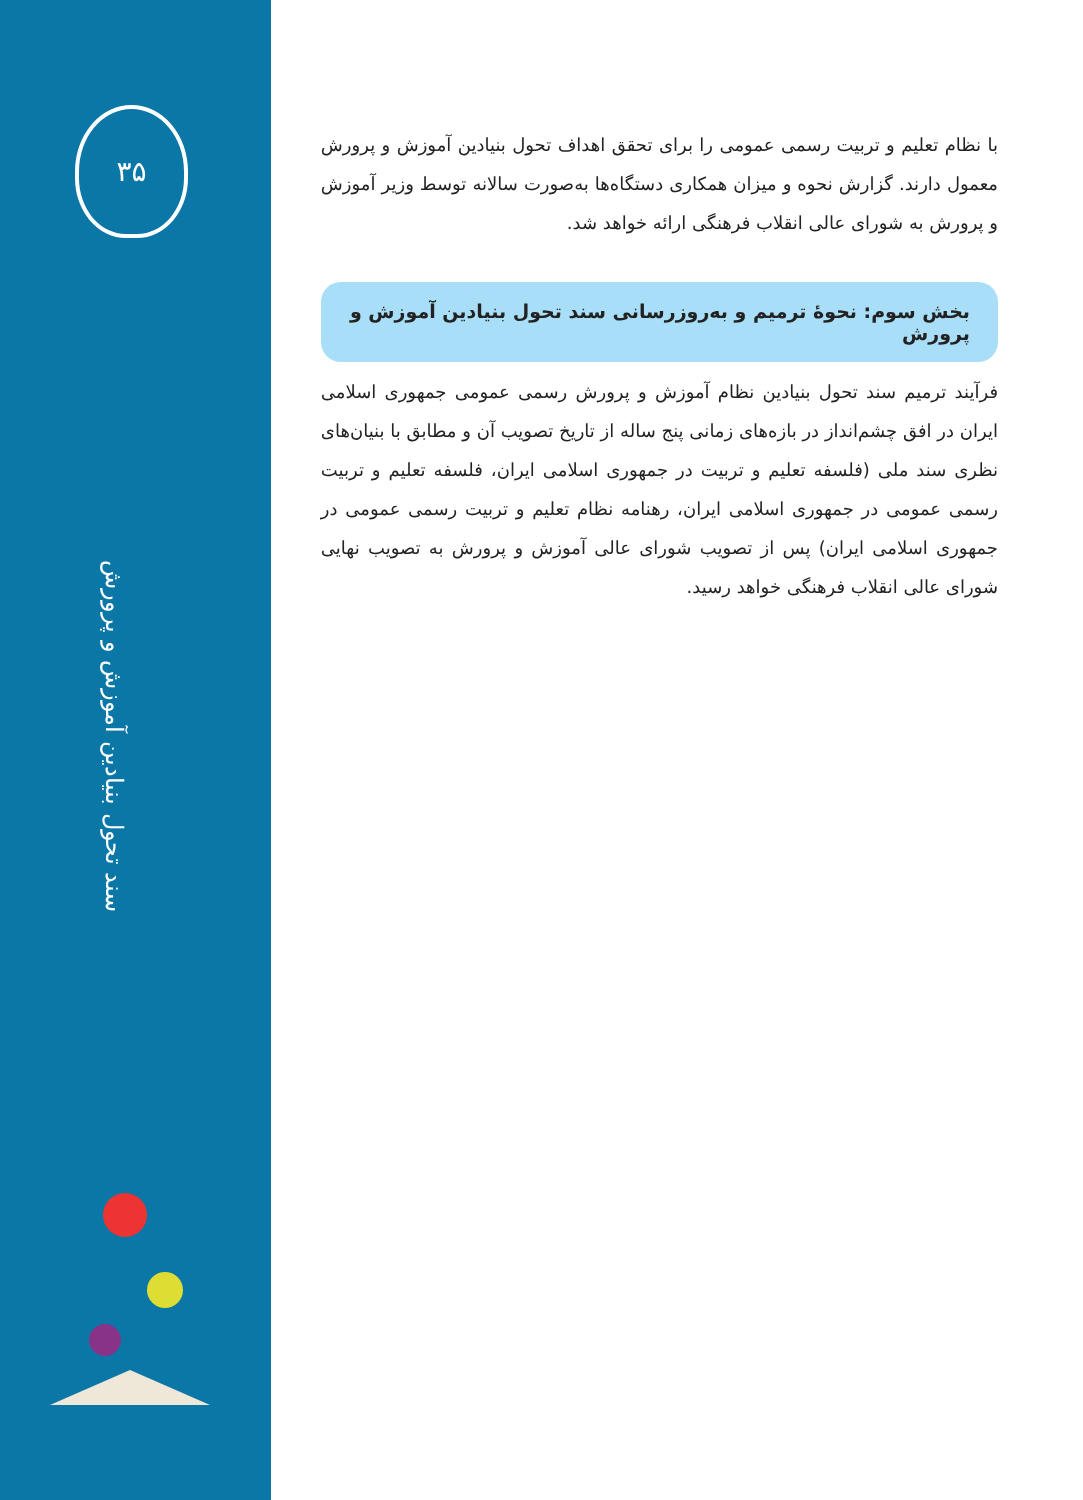۳۵
سند تحول بنیادین آموزش و پرورش
با نظام تعلیم و تربیت رسمی عمومی را برای تحقق اهداف تحول بنیادین آموزش و پرورش معمول دارند. گزارش نحوه و میزان همکاری دستگاه‌ها به‌صورت سالانه توسط وزیر آموزش و پرورش به شورای عالی انقلاب فرهنگی ارائه خواهد شد.
بخش سوم: نحوۀ ترمیم و به‌روزرسانی سند تحول بنیادین آموزش و پرورش
فرآیند ترمیم سند تحول بنیادین نظام آموزش و پرورش رسمی عمومی جمهوری اسلامی ایران در افق چشم‌انداز در بازه‌های زمانی پنج ساله از تاریخ تصویب آن و مطابق با بنیان‌های نظری سند ملی (فلسفه تعلیم و تربیت در جمهوری اسلامی ایران، فلسفه تعلیم و تربیت رسمی عمومی در جمهوری اسلامی ایران، رهنامه نظام تعلیم و تربیت رسمی عمومی در جمهوری اسلامی ایران) پس از تصویب شورای عالی آموزش و پرورش به تصویب نهایی شورای عالی انقلاب فرهنگی خواهد رسید.